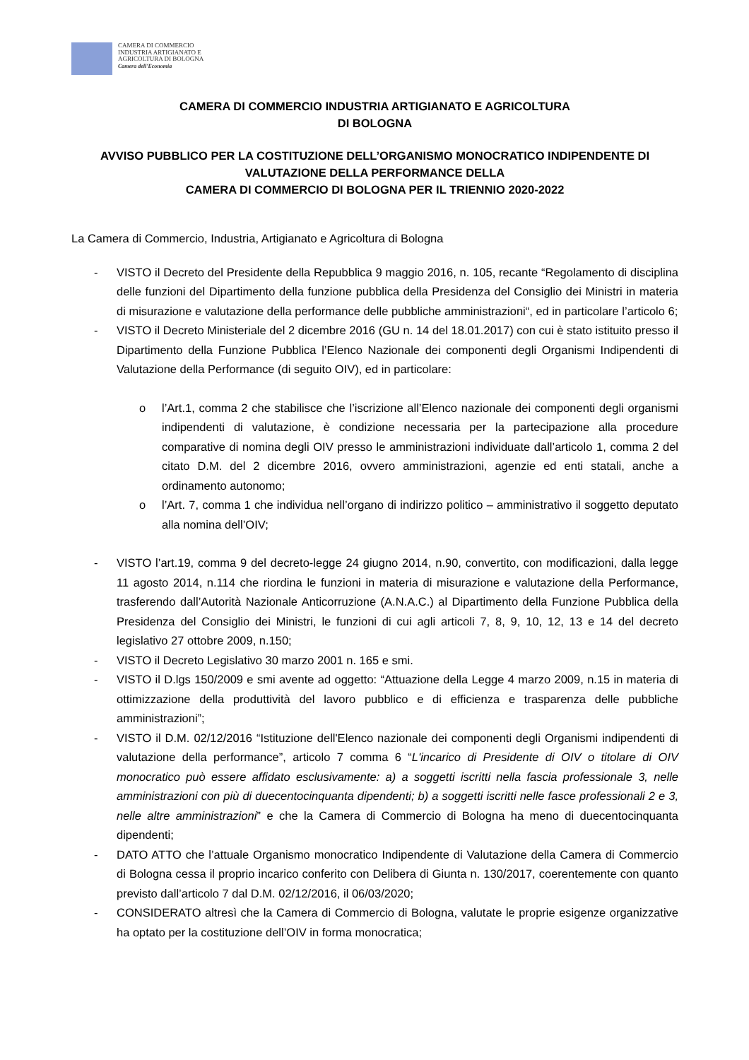CAMERA DI COMMERCIO
INDUSTRIA ARTIGIANATO E
AGRICOLTURA DI BOLOGNA
Camera dell'Economia
CAMERA DI COMMERCIO INDUSTRIA ARTIGIANATO E AGRICOLTURA
DI BOLOGNA
AVVISO PUBBLICO PER LA COSTITUZIONE DELL’ORGANISMO MONOCRATICO INDIPENDENTE DI VALUTAZIONE DELLA PERFORMANCE DELLA
CAMERA DI COMMERCIO DI BOLOGNA PER IL TRIENNIO 2020-2022
La Camera di Commercio, Industria, Artigianato e Agricoltura di Bologna
- VISTO il Decreto del Presidente della Repubblica 9 maggio 2016, n. 105, recante “Regolamento di disciplina delle funzioni del Dipartimento della funzione pubblica della Presidenza del Consiglio dei Ministri in materia di misurazione e valutazione della performance delle pubbliche amministrazioni“, ed in particolare l’articolo 6;
- VISTO il Decreto Ministeriale del 2 dicembre 2016 (GU n. 14 del 18.01.2017) con cui è stato istituito presso il Dipartimento della Funzione Pubblica l’Elenco Nazionale dei componenti degli Organismi Indipendenti di Valutazione della Performance (di seguito OIV), ed in particolare:
o l’Art.1, comma 2 che stabilisce che l’iscrizione all’Elenco nazionale dei componenti degli organismi indipendenti di valutazione, è condizione necessaria per la partecipazione alla procedure comparative di nomina degli OIV presso le amministrazioni individuate dall’articolo 1, comma 2 del citato D.M. del 2 dicembre 2016, ovvero amministrazioni, agenzie ed enti statali, anche a ordinamento autonomo;
o l’Art. 7, comma 1 che individua nell’organo di indirizzo politico – amministrativo il soggetto deputato alla nomina dell’OIV;
- VISTO l’art.19, comma 9 del decreto-legge 24 giugno 2014, n.90, convertito, con modificazioni, dalla legge 11 agosto 2014, n.114 che riordina le funzioni in materia di misurazione e valutazione della Performance, trasferendo dall’Autorità Nazionale Anticorruzione (A.N.A.C.) al Dipartimento della Funzione Pubblica della Presidenza del Consiglio dei Ministri, le funzioni di cui agli articoli 7, 8, 9, 10, 12, 13 e 14 del decreto legislativo 27 ottobre 2009, n.150;
- VISTO il Decreto Legislativo 30 marzo 2001 n. 165 e smi.
- VISTO il D.lgs 150/2009 e smi avente ad oggetto: “Attuazione della Legge 4 marzo 2009, n.15 in materia di ottimizzazione della produttività del lavoro pubblico e di efficienza e trasparenza delle pubbliche amministrazioni”;
- VISTO il D.M. 02/12/2016 “Istituzione dell'Elenco nazionale dei componenti degli Organismi indipendenti di valutazione della performance”, articolo 7 comma 6 “L'incarico di Presidente di OIV o titolare di OIV monocratico può essere affidato esclusivamente: a) a soggetti iscritti nella fascia professionale 3, nelle amministrazioni con più di duecentocinquanta dipendenti; b) a soggetti iscritti nelle fasce professionali 2 e 3, nelle altre amministrazioni” e che la Camera di Commercio di Bologna ha meno di duecentocinquanta dipendenti;
- DATO ATTO che l’attuale Organismo monocratico Indipendente di Valutazione della Camera di Commercio di Bologna cessa il proprio incarico conferito con Delibera di Giunta n. 130/2017, coerentemente con quanto previsto dall’articolo 7 dal D.M. 02/12/2016, il 06/03/2020;
- CONSIDERATO altresì che la Camera di Commercio di Bologna, valutate le proprie esigenze organizzative ha optato per la costituzione dell’OIV in forma monocratica;